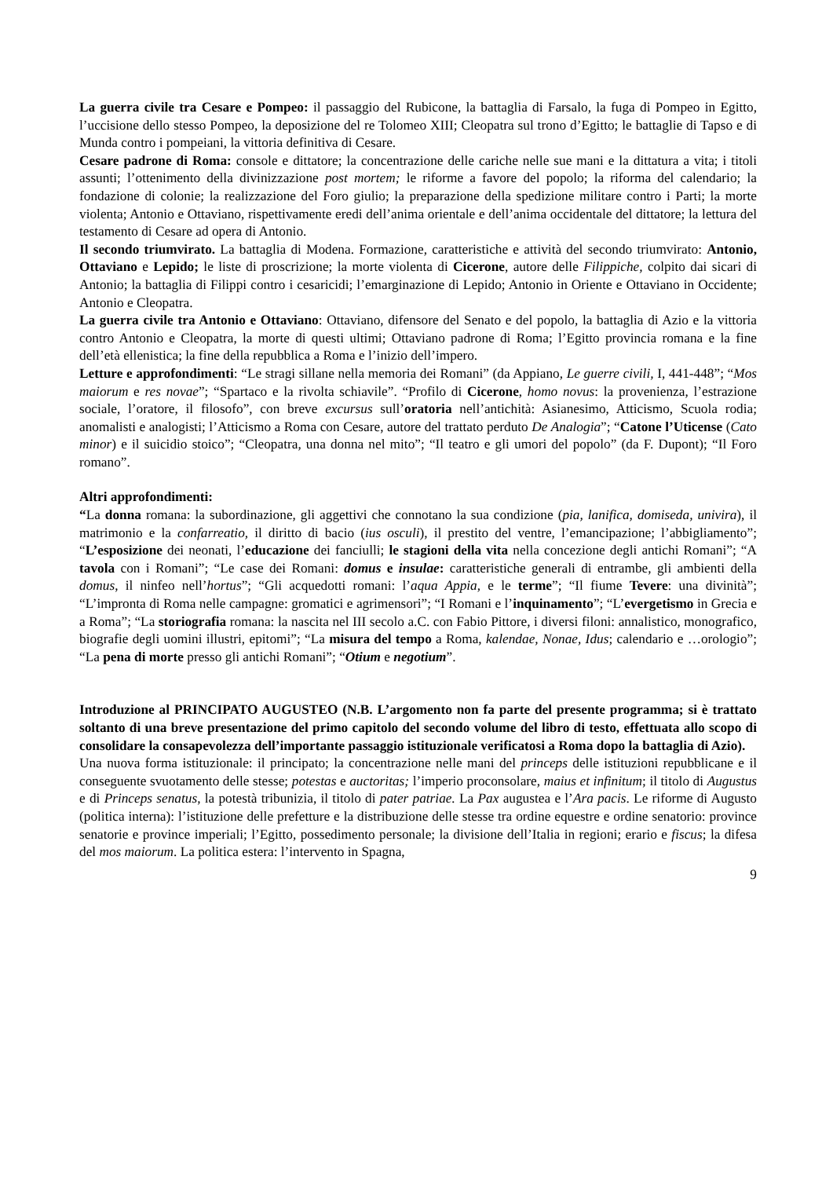La guerra civile tra Cesare e Pompeo: il passaggio del Rubicone, la battaglia di Farsalo, la fuga di Pompeo in Egitto, l’uccisione dello stesso Pompeo, la deposizione del re Tolomeo XIII; Cleopatra sul trono d’Egitto; le battaglie di Tapso e di Munda contro i pompeiani, la vittoria definitiva di Cesare.
Cesare padrone di Roma: console e dittatore; la concentrazione delle cariche nelle sue mani e la dittatura a vita; i titoli assunti; l’ottenimento della divinizzazione post mortem; le riforme a favore del popolo; la riforma del calendario; la fondazione di colonie; la realizzazione del Foro giulio; la preparazione della spedizione militare contro i Parti; la morte violenta; Antonio e Ottaviano, rispettivamente eredi dell’anima orientale e dell’anima occidentale del dittatore; la lettura del testamento di Cesare ad opera di Antonio.
Il secondo triumvirato. La battaglia di Modena. Formazione, caratteristiche e attività del secondo triumvirato: Antonio, Ottaviano e Lepido; le liste di proscrizione; la morte violenta di Cicerone, autore delle Filippiche, colpito dai sicari di Antonio; la battaglia di Filippi contro i cesaricidi; l’emarginazione di Lepido; Antonio in Oriente e Ottaviano in Occidente; Antonio e Cleopatra.
La guerra civile tra Antonio e Ottaviano: Ottaviano, difensore del Senato e del popolo, la battaglia di Azio e la vittoria contro Antonio e Cleopatra, la morte di questi ultimi; Ottaviano padrone di Roma; l’Egitto provincia romana e la fine dell’età ellenistica; la fine della repubblica a Roma e l’inizio dell’impero.
Letture e approfondimenti: “Le stragi sillane nella memoria dei Romani” (da Appiano, Le guerre civili, I, 441-448”; “Mos maiorum e res novae”; “Spartaco e la rivolta schiavile”. “Profilo di Cicerone, homo novus: la provenienza, l’estrazione sociale, l’oratore, il filosofo”, con breve excursus sull’oratoria nell’antichità: Asianesimo, Atticismo, Scuola rodia; anomalisti e analogisti; l’Atticismo a Roma con Cesare, autore del trattato perduto De Analogia”; “Catone l’Uticense (Cato minor) e il suicidio stoico”; “Cleopatra, una donna nel mito”; “Il teatro e gli umori del popolo” (da F. Dupont); “Il Foro romano”.
Altri approfondimenti:
“La donna romana: la subordinazione, gli aggettivi che connotano la sua condizione (pia, lanifica, domiseda, univira), il matrimonio e la confarreatio, il diritto di bacio (ius osculi), il prestito del ventre, l’emancipazione; l’abbigliamento”; “L’esposizione dei neonati, l’educazione dei fanciulli; le stagioni della vita nella concezione degli antichi Romani”; “A tavola con i Romani”; “Le case dei Romani: domus e insulae: caratteristiche generali di entrambe, gli ambienti della domus, il ninfeo nell’hortus”; “Gli acquedotti romani: l’aqua Appia, e le terme”; “Il fiume Tevere: una divinità”; “L’impronta di Roma nelle campagne: gromatici e agrimensori”; “I Romani e l’inquinamento”; “L’evergetismo in Grecia e a Roma”; “La storiografia romana: la nascita nel III secolo a.C. con Fabio Pittore, i diversi filoni: annalistico, monografico, biografie degli uomini illustri, epitomi”; “La misura del tempo a Roma, kalendae, Nonae, Idus; calendario e …orologio”; “La pena di morte presso gli antichi Romani”; “Otium e negotium”.
Introduzione al PRINCIPATO AUGUSTEO (N.B. L’argomento non fa parte del presente programma; si è trattato soltanto di una breve presentazione del primo capitolo del secondo volume del libro di testo, effettuata allo scopo di consolidare la consapevolezza dell’importante passaggio istituzionale verificatosi a Roma dopo la battaglia di Azio).
Una nuova forma istituzionale: il principato; la concentrazione nelle mani del princeps delle istituzioni repubblicane e il conseguente svuotamento delle stesse; potestas e auctoritas; l’imperio proconsolare, maius et infinitum; il titolo di Augustus e di Princeps senatus, la potestà tribunizia, il titolo di pater patriae. La Pax augustea e l’Ara pacis. Le riforme di Augusto (politica interna): l’istituzione delle prefetture e la distribuzione delle stesse tra ordine equestre e ordine senatorio: province senatorie e province imperiali; l’Egitto, possedimento personale; la divisione dell’Italia in regioni; erario e fiscus; la difesa del mos maiorum. La politica estera: l’intervento in Spagna,
9